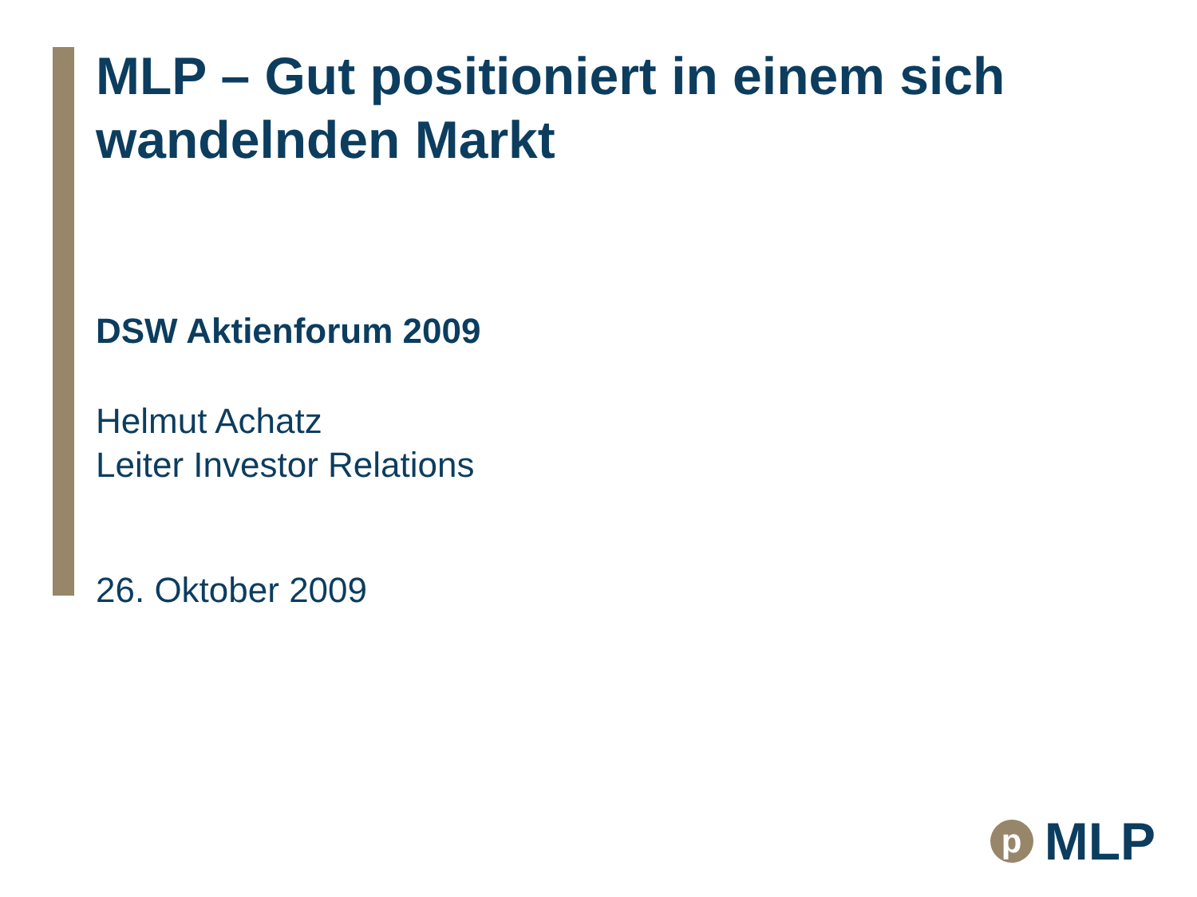MLP – Gut positioniert in einem sich wandelnden Markt
DSW Aktienforum 2009
Helmut Achatz
Leiter Investor Relations
26. Oktober 2009
p
MLP